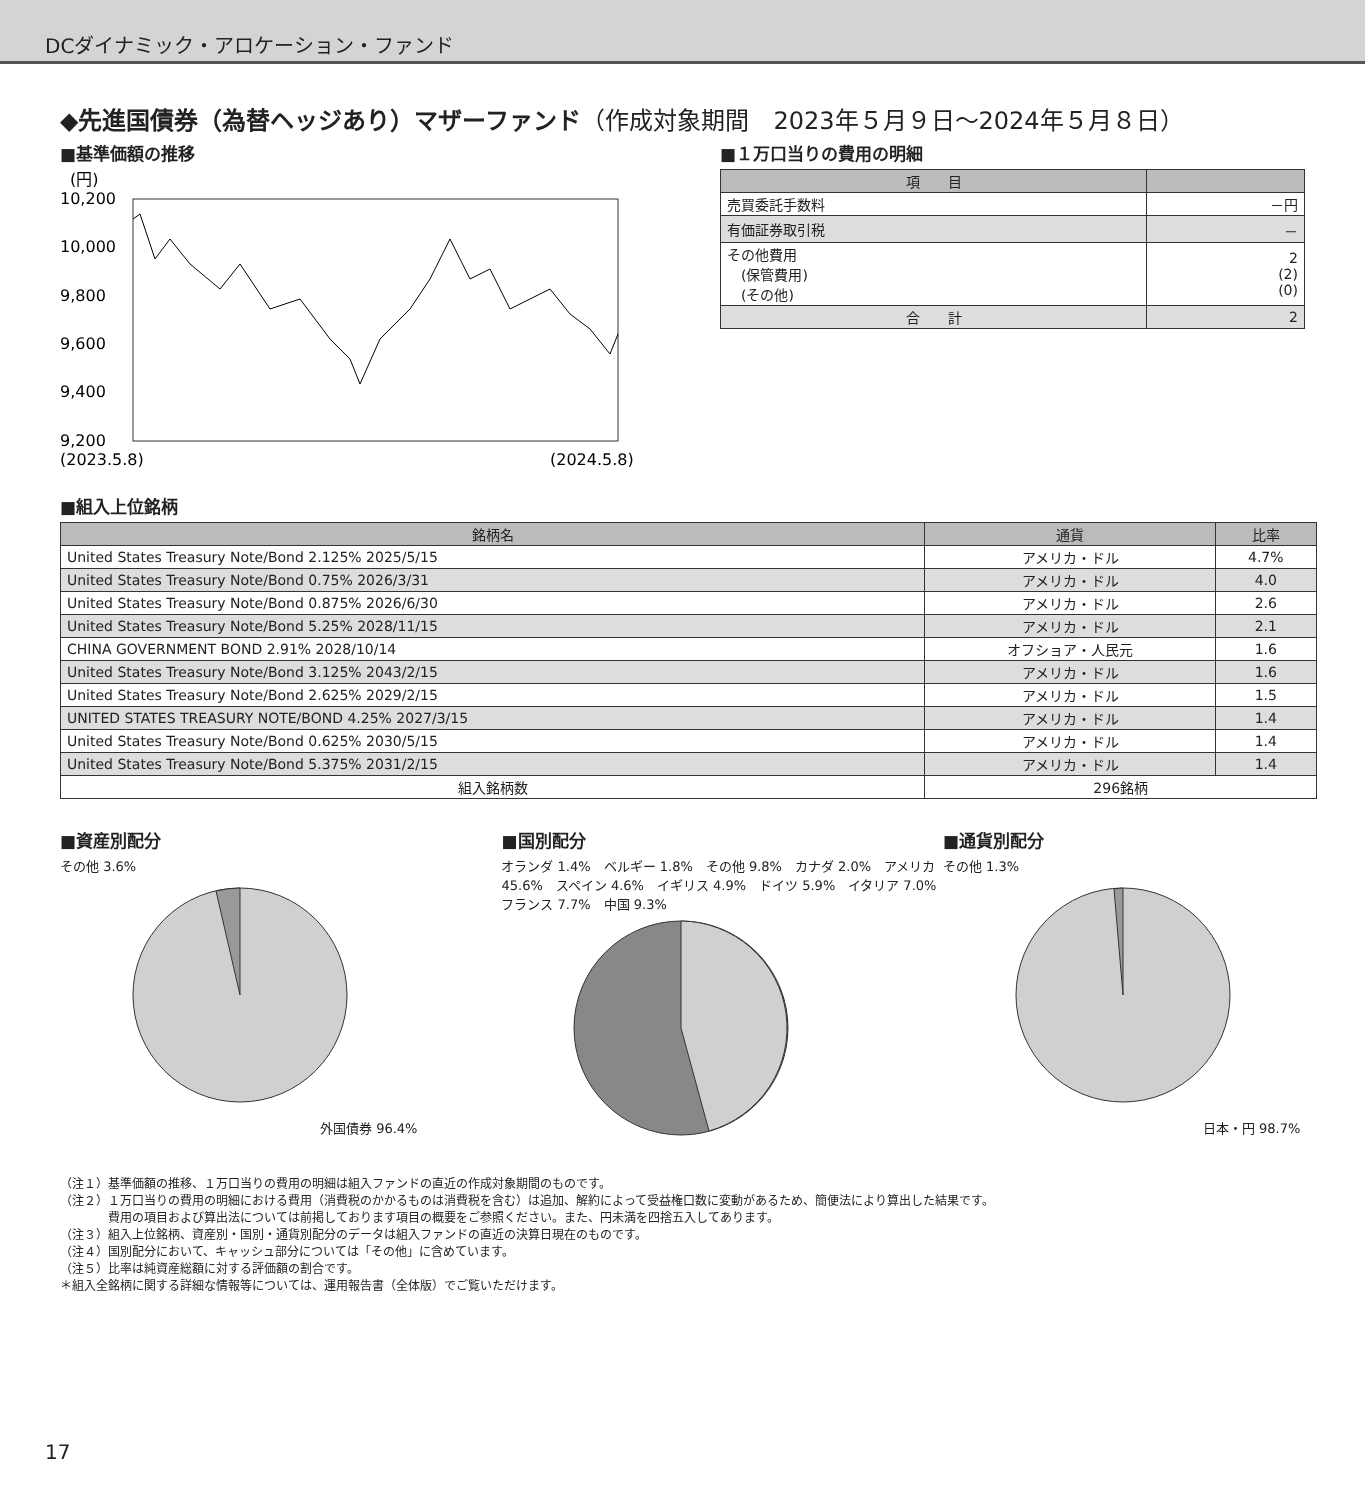DCダイナミック・アロケーション・ファンド
◆先進国債券（為替ヘッジあり）マザーファンド（作成対象期間　2023年５月９日～2024年５月８日）
■基準価額の推移
(円)
10,200
10,000
9,800
9,600
9,400
9,200
(2023.5.8)
(2024.5.8)
■１万口当りの費用の明細
| 項 目 | |
| --- | --- |
| 売買委託手数料 | －円 |
| 有価証券取引税 | － |
| その他費用 (保管費用) (その他) | 2 (2) (0) |
| 合 計 | 2 |
■組入上位銘柄
| 銘柄名 | 通貨 | 比率 |
| --- | --- | --- |
| United States Treasury Note/Bond 2.125% 2025/5/15 | アメリカ・ドル | 4.7% |
| United States Treasury Note/Bond 0.75% 2026/3/31 | アメリカ・ドル | 4.0 |
| United States Treasury Note/Bond 0.875% 2026/6/30 | アメリカ・ドル | 2.6 |
| United States Treasury Note/Bond 5.25% 2028/11/15 | アメリカ・ドル | 2.1 |
| CHINA GOVERNMENT BOND 2.91% 2028/10/14 | オフショア・人民元 | 1.6 |
| United States Treasury Note/Bond 3.125% 2043/2/15 | アメリカ・ドル | 1.6 |
| United States Treasury Note/Bond 2.625% 2029/2/15 | アメリカ・ドル | 1.5 |
| UNITED STATES TREASURY NOTE/BOND 4.25% 2027/3/15 | アメリカ・ドル | 1.4 |
| United States Treasury Note/Bond 0.625% 2030/5/15 | アメリカ・ドル | 1.4 |
| United States Treasury Note/Bond 5.375% 2031/2/15 | アメリカ・ドル | 1.4 |
| 組入銘柄数 | 296銘柄 | |
■資産別配分
その他 3.6%
外国債券 96.4%
■国別配分
オランダ 1.4%　ベルギー 1.8%　その他 9.8%　カナダ 2.0%　アメリカ 45.6%　スペイン 4.6%　イギリス 4.9%　ドイツ 5.9%　イタリア 7.0%　フランス 7.7%　中国 9.3%
■通貨別配分
その他 1.3%
日本・円 98.7%
（注１）基準価額の推移、１万口当りの費用の明細は組入ファンドの直近の作成対象期間のものです。
（注２）１万口当りの費用の明細における費用（消費税のかかるものは消費税を含む）は追加、解約によって受益権口数に変動があるため、簡便法により算出した結果です。
　　　　費用の項目および算出法については前掲しております項目の概要をご参照ください。また、円未満を四捨五入してあります。
（注３）組入上位銘柄、資産別・国別・通貨別配分のデータは組入ファンドの直近の決算日現在のものです。
（注４）国別配分において、キャッシュ部分については「その他」に含めています。
（注５）比率は純資産総額に対する評価額の割合です。
＊組入全銘柄に関する詳細な情報等については、運用報告書（全体版）でご覧いただけます。
17